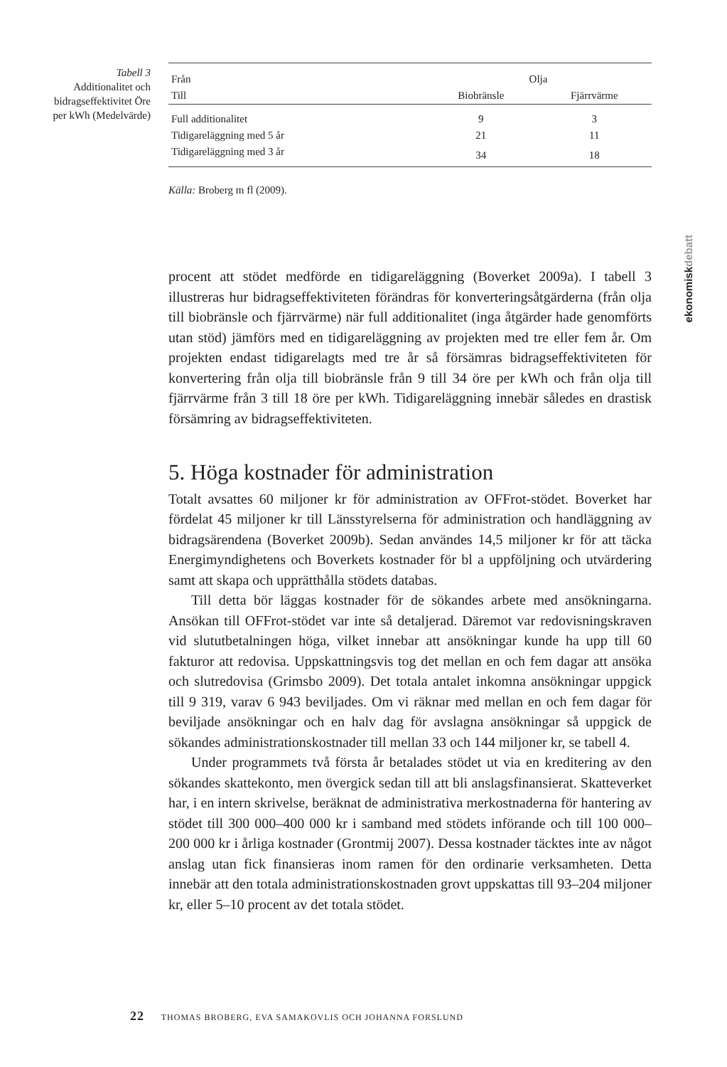Tabell 3
Additionalitet och bidragseffektivitet Öre per kWh (Medelvärde)
| Från | Olja | |
| --- | --- | --- |
| Till | Biobränsle | Fjärrvärme |
| Full additionalitet | 9 | 3 |
| Tidigareläggning med 5 år | 21 | 11 |
| Tidigareläggning med 3 år | 34 | 18 |
Källa: Broberg m fl (2009).
ekonomiskdebatt
procent att stödet medförde en tidigareläggning (Boverket 2009a). I tabell 3 illustreras hur bidragseffektiviteten förändras för konverteringsåtgärderna (från olja till biobränsle och fjärrvärme) när full additionalitet (inga åtgärder hade genomförts utan stöd) jämförs med en tidigareläggning av projekten med tre eller fem år. Om projekten endast tidigarelagts med tre år så försämras bidragseffektiviteten för konvertering från olja till biobränsle från 9 till 34 öre per kWh och från olja till fjärrvärme från 3 till 18 öre per kWh. Tidigareläggning innebär således en drastisk försämring av bidragseffektiviteten.
5. Höga kostnader för administration
Totalt avsattes 60 miljoner kr för administration av OFFrot-stödet. Boverket har fördelat 45 miljoner kr till Länsstyrelserna för administration och handläggning av bidragsärendena (Boverket 2009b). Sedan användes 14,5 miljoner kr för att täcka Energimyndighetens och Boverkets kostnader för bl a uppföljning och utvärdering samt att skapa och upprätthålla stödets databas.
Till detta bör läggas kostnader för de sökandes arbete med ansökningarna. Ansökan till OFFrot-stödet var inte så detaljerad. Däremot var redovisningskraven vid slututbetalningen höga, vilket innebar att ansökningar kunde ha upp till 60 fakturor att redovisa. Uppskattningsvis tog det mellan en och fem dagar att ansöka och slutredovisa (Grimsbo 2009). Det totala antalet inkomna ansökningar uppgick till 9 319, varav 6 943 beviljades. Om vi räknar med mellan en och fem dagar för beviljade ansökningar och en halv dag för avslagna ansökningar så uppgick de sökandes administrationskostnader till mellan 33 och 144 miljoner kr, se tabell 4.
Under programmets två första år betalades stödet ut via en kreditering av den sökandes skattekonto, men övergick sedan till att bli anslagsfinansierat. Skatteverket har, i en intern skrivelse, beräknat de administrativa merkostnaderna för hantering av stödet till 300 000–400 000 kr i samband med stödets införande och till 100 000–200 000 kr i årliga kostnader (Grontmij 2007). Dessa kostnader täcktes inte av något anslag utan fick finansieras inom ramen för den ordinarie verksamheten. Detta innebär att den totala administrationskostnaden grovt uppskattas till 93–204 miljoner kr, eller 5–10 procent av det totala stödet.
22 THOMAS BROBERG, EVA SAMAKOVLIS OCH JOHANNA FORSLUND